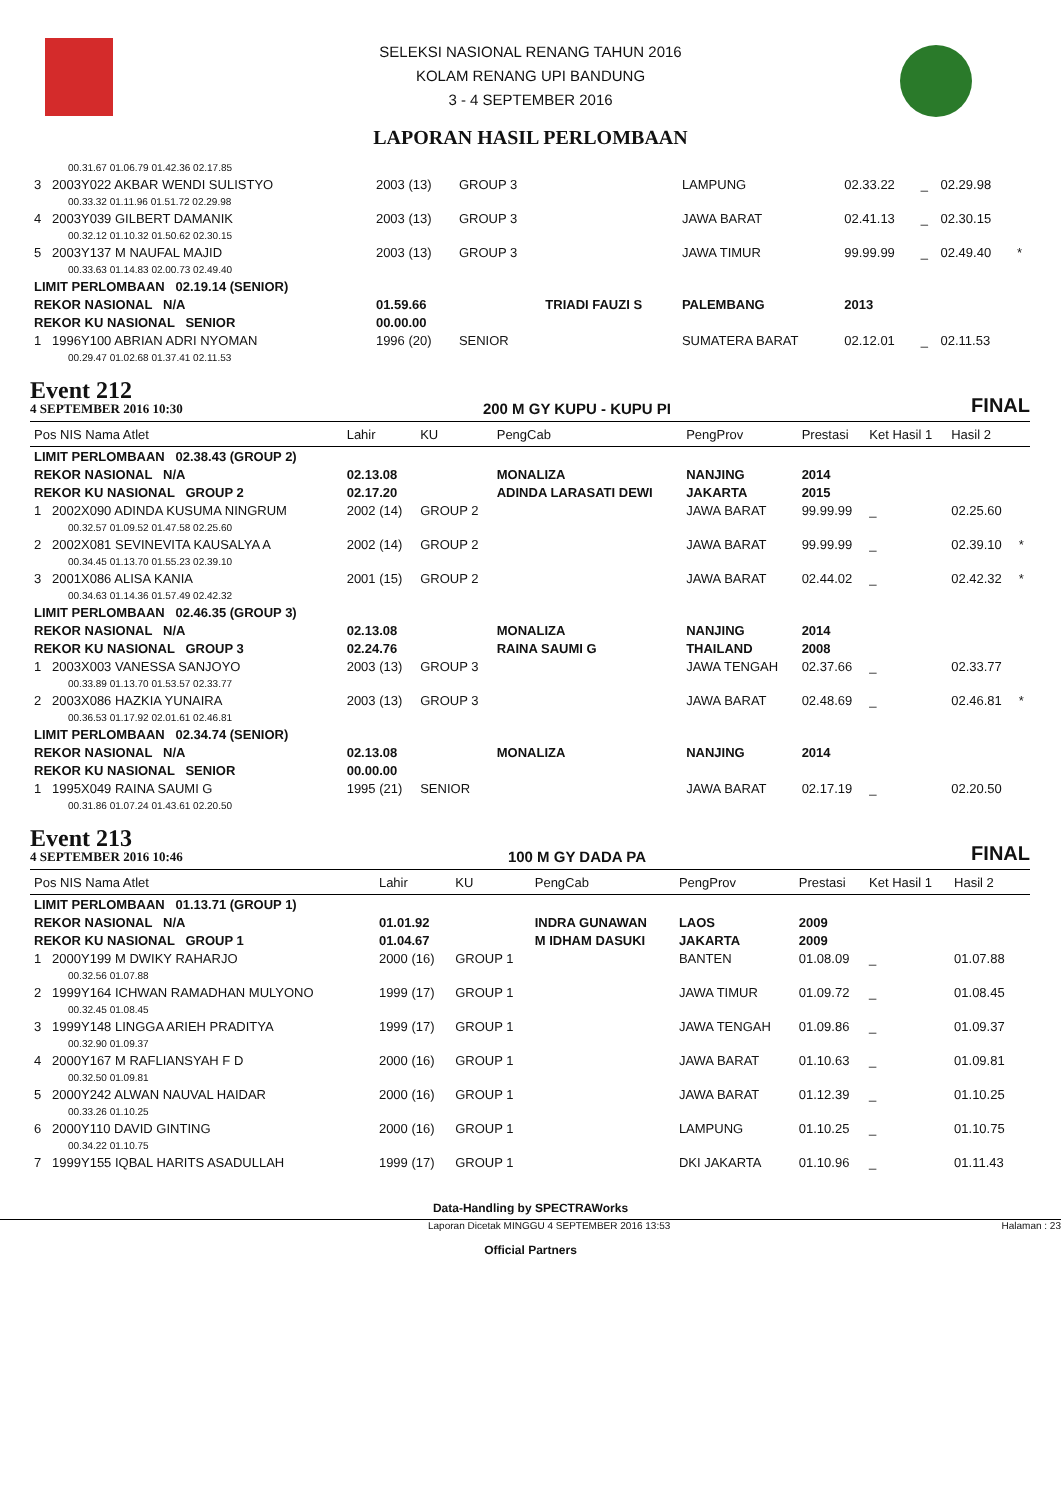SELEKSI NASIONAL RENANG TAHUN 2016
KOLAM RENANG UPI BANDUNG
3 - 4 SEPTEMBER 2016
LAPORAN HASIL PERLOMBAAN
| 00.31.67 01.06.79 01.42.36 02.17.85 | | | | | | | | |
| 3 2003Y022 AKBAR WENDI SULISTYO | 2003 (13) | GROUP 3 | | LAMPUNG | 02.33.22 | _ | 02.29.98 | |
| 00.33.32 01.11.96 01.51.72 02.29.98 | | | | | | | | |
| 4 2003Y039 GILBERT DAMANIK | 2003 (13) | GROUP 3 | | JAWA BARAT | 02.41.13 | _ | 02.30.15 | |
| 00.32.12 01.10.32 01.50.62 02.30.15 | | | | | | | | |
| 5 2003Y137 M NAUFAL MAJID | 2003 (13) | GROUP 3 | | JAWA TIMUR | 99.99.99 | _ | 02.49.40 | * |
| 00.33.63 01.14.83 02.00.73 02.49.40 | | | | | | | | |
| LIMIT PERLOMBAAN 02.19.14 (SENIOR) | | | | | | | | |
| REKOR NASIONAL N/A | 01.59.66 | | TRIADI FAUZI S | PALEMBANG | 2013 | | | |
| REKOR KU NASIONAL SENIOR | 00.00.00 | | | | | | | |
| 1 1996Y100 ABRIAN ADRI NYOMAN | 1996 (20) | SENIOR | | SUMATERA BARAT | 02.12.01 | _ | 02.11.53 | |
| 00.29.47 01.02.68 01.37.41 02.11.53 | | | | | | | | |
Event 212
4 SEPTEMBER 2016 10:30
200 M GY KUPU - KUPU PI
FINAL
| Pos NIS Nama Atlet | Lahir | KU | PengCab | PengProv | Prestasi | Ket Hasil 1 | Hasil 2 | |
| --- | --- | --- | --- | --- | --- | --- | --- | --- |
| LIMIT PERLOMBAAN 02.38.43 (GROUP 2) | | | | | | | | |
| REKOR NASIONAL N/A | 02.13.08 | | MONALIZA | NANJING | 2014 | | | |
| REKOR KU NASIONAL GROUP 2 | 02.17.20 | | ADINDA LARASATI DEWI | JAKARTA | 2015 | | | |
| 1 2002X090 ADINDA KUSUMA NINGRUM | 2002 (14) | GROUP 2 | | JAWA BARAT | 99.99.99 | _ | 02.25.60 | |
| 00.32.57 01.09.52 01.47.58 02.25.60 | | | | | | | | |
| 2 2002X081 SEVINEVITA KAUSALYA A | 2002 (14) | GROUP 2 | | JAWA BARAT | 99.99.99 | _ | 02.39.10 | * |
| 00.34.45 01.13.70 01.55.23 02.39.10 | | | | | | | | |
| 3 2001X086 ALISA KANIA | 2001 (15) | GROUP 2 | | JAWA BARAT | 02.44.02 | _ | 02.42.32 | * |
| 00.34.63 01.14.36 01.57.49 02.42.32 | | | | | | | | |
| LIMIT PERLOMBAAN 02.46.35 (GROUP 3) | | | | | | | | |
| REKOR NASIONAL N/A | 02.13.08 | | MONALIZA | NANJING | 2014 | | | |
| REKOR KU NASIONAL GROUP 3 | 02.24.76 | | RAINA SAUMI G | THAILAND | 2008 | | | |
| 1 2003X003 VANESSA SANJOYO | 2003 (13) | GROUP 3 | | JAWA TENGAH | 02.37.66 | _ | 02.33.77 | |
| 00.33.89 01.13.70 01.53.57 02.33.77 | | | | | | | | |
| 2 2003X086 HAZKIA YUNAIRA | 2003 (13) | GROUP 3 | | JAWA BARAT | 02.48.69 | _ | 02.46.81 | * |
| 00.36.53 01.17.92 02.01.61 02.46.81 | | | | | | | | |
| LIMIT PERLOMBAAN 02.34.74 (SENIOR) | | | | | | | | |
| REKOR NASIONAL N/A | 02.13.08 | | MONALIZA | NANJING | 2014 | | | |
| REKOR KU NASIONAL SENIOR | 00.00.00 | | | | | | | |
| 1 1995X049 RAINA SAUMI G | 1995 (21) | SENIOR | | JAWA BARAT | 02.17.19 | _ | 02.20.50 | |
| 00.31.86 01.07.24 01.43.61 02.20.50 | | | | | | | | |
Event 213
4 SEPTEMBER 2016 10:46
100 M GY DADA PA
FINAL
| Pos NIS Nama Atlet | Lahir | KU | PengCab | PengProv | Prestasi | Ket Hasil 1 | Hasil 2 | |
| --- | --- | --- | --- | --- | --- | --- | --- | --- |
| LIMIT PERLOMBAAN 01.13.71 (GROUP 1) | | | | | | | | |
| REKOR NASIONAL N/A | 01.01.92 | | INDRA GUNAWAN | LAOS | 2009 | | | |
| REKOR KU NASIONAL GROUP 1 | 01.04.67 | | M IDHAM DASUKI | JAKARTA | 2009 | | | |
| 1 2000Y199 M DWIKY RAHARJO | 2000 (16) | GROUP 1 | | BANTEN | 01.08.09 | _ | 01.07.88 | |
| 00.32.56 01.07.88 | | | | | | | | |
| 2 1999Y164 ICHWAN RAMADHAN MULYONO | 1999 (17) | GROUP 1 | | JAWA TIMUR | 01.09.72 | _ | 01.08.45 | |
| 00.32.45 01.08.45 | | | | | | | | |
| 3 1999Y148 LINGGA ARIEH PRADITYA | 1999 (17) | GROUP 1 | | JAWA TENGAH | 01.09.86 | _ | 01.09.37 | |
| 00.32.90 01.09.37 | | | | | | | | |
| 4 2000Y167 M RAFLIANSYAH F D | 2000 (16) | GROUP 1 | | JAWA BARAT | 01.10.63 | _ | 01.09.81 | |
| 00.32.50 01.09.81 | | | | | | | | |
| 5 2000Y242 ALWAN NAUVAL HAIDAR | 2000 (16) | GROUP 1 | | JAWA BARAT | 01.12.39 | _ | 01.10.25 | |
| 00.33.26 01.10.25 | | | | | | | | |
| 6 2000Y110 DAVID GINTING | 2000 (16) | GROUP 1 | | LAMPUNG | 01.10.25 | _ | 01.10.75 | |
| 00.34.22 01.10.75 | | | | | | | | |
| 7 1999Y155 IQBAL HARITS ASADULLAH | 1999 (17) | GROUP 1 | | DKI JAKARTA | 01.10.96 | _ | 01.11.43 | |
Data-Handling by SPECTRAWorks
Laporan Dicetak MINGGU 4 SEPTEMBER 2016 13:53 Halaman : 23
Official Partners